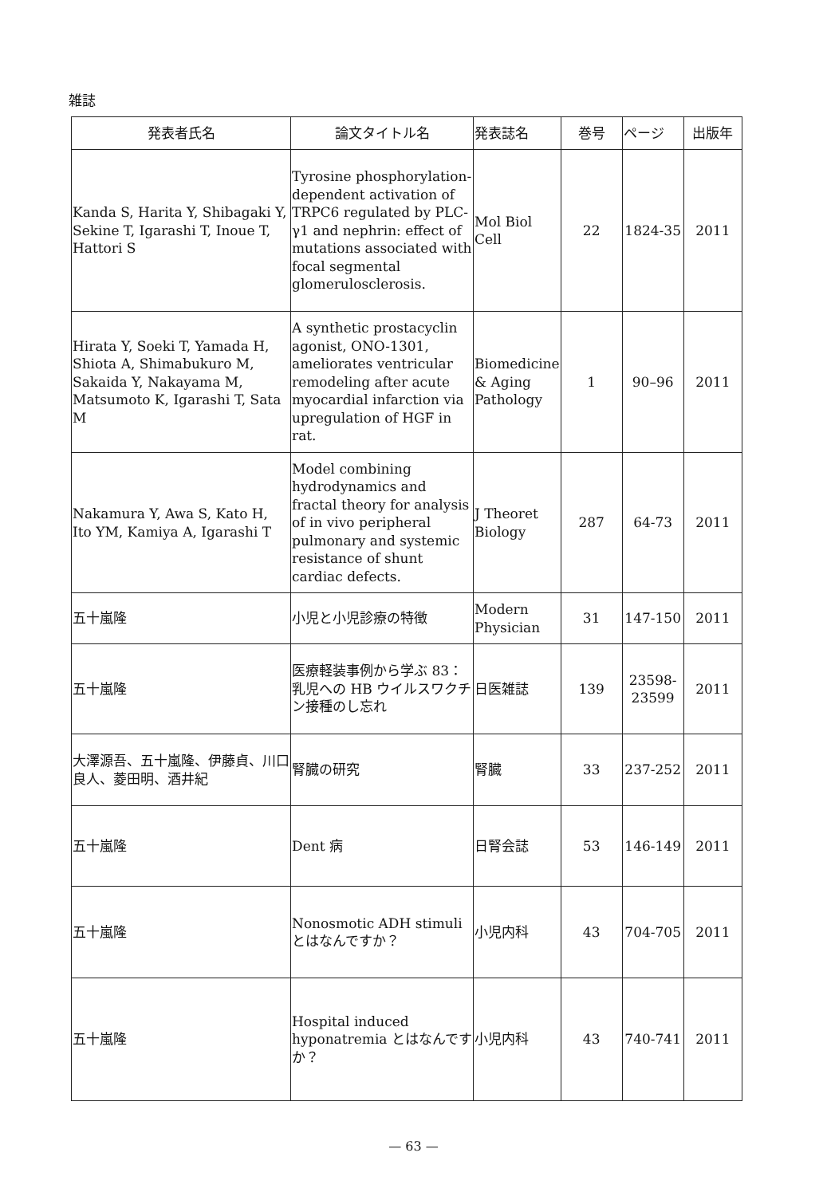雑誌
| 発表者氏名 | 論文タイトル名 | 発表誌名 | 巻号 | ページ | 出版年 |
| --- | --- | --- | --- | --- | --- |
| Kanda S, Harita Y, Shibagaki Y, Sekine T, Igarashi T, Inoue T, Hattori S | Tyrosine phosphorylation-dependent activation of TRPC6 regulated by PLC-γ1 and nephrin: effect of mutations associated with focal segmental glomerulosclerosis. | Mol Biol Cell | 22 | 1824-35 | 2011 |
| Hirata Y, Soeki T, Yamada H, Shiota A, Shimabukuro M, Sakaida Y, Nakayama M, Matsumoto K, Igarashi T, Sata M | A synthetic prostacyclin agonist, ONO-1301, ameliorates ventricular remodeling after acute myocardial infarction via upregulation of HGF in rat. | Biomedicine & Aging Pathology | 1 | 90–96 | 2011 |
| Nakamura Y, Awa S, Kato H, Ito YM, Kamiya A, Igarashi T | Model combining hydrodynamics and fractal theory for analysis of in vivo peripheral pulmonary and systemic resistance of shunt cardiac defects. | J Theoret Biology | 287 | 64-73 | 2011 |
| 五十嵐隆 | 小児と小児診療の特徴 | Modern Physician | 31 | 147-150 | 2011 |
| 五十嵐隆 | 医療軽装事例から学ぶ 83：乳児への HB ウイルスワクチン接種のし忘れ | 日医雑誌 | 139 | 23598-23599 | 2011 |
| 大澤源吾、五十嵐隆、伊藤貞、川口良人、菱田明、酒井紀 | 腎臓の研究 | 腎臓 | 33 | 237-252 | 2011 |
| 五十嵐隆 | Dent 病 | 日腎会誌 | 53 | 146-149 | 2011 |
| 五十嵐隆 | Nonosmotic ADH stimuli とはなんですか？ | 小児内科 | 43 | 704-705 | 2011 |
| 五十嵐隆 | Hospital induced hyponatremia とはなんですか？ | 小児内科 | 43 | 740-741 | 2011 |
— 63 —